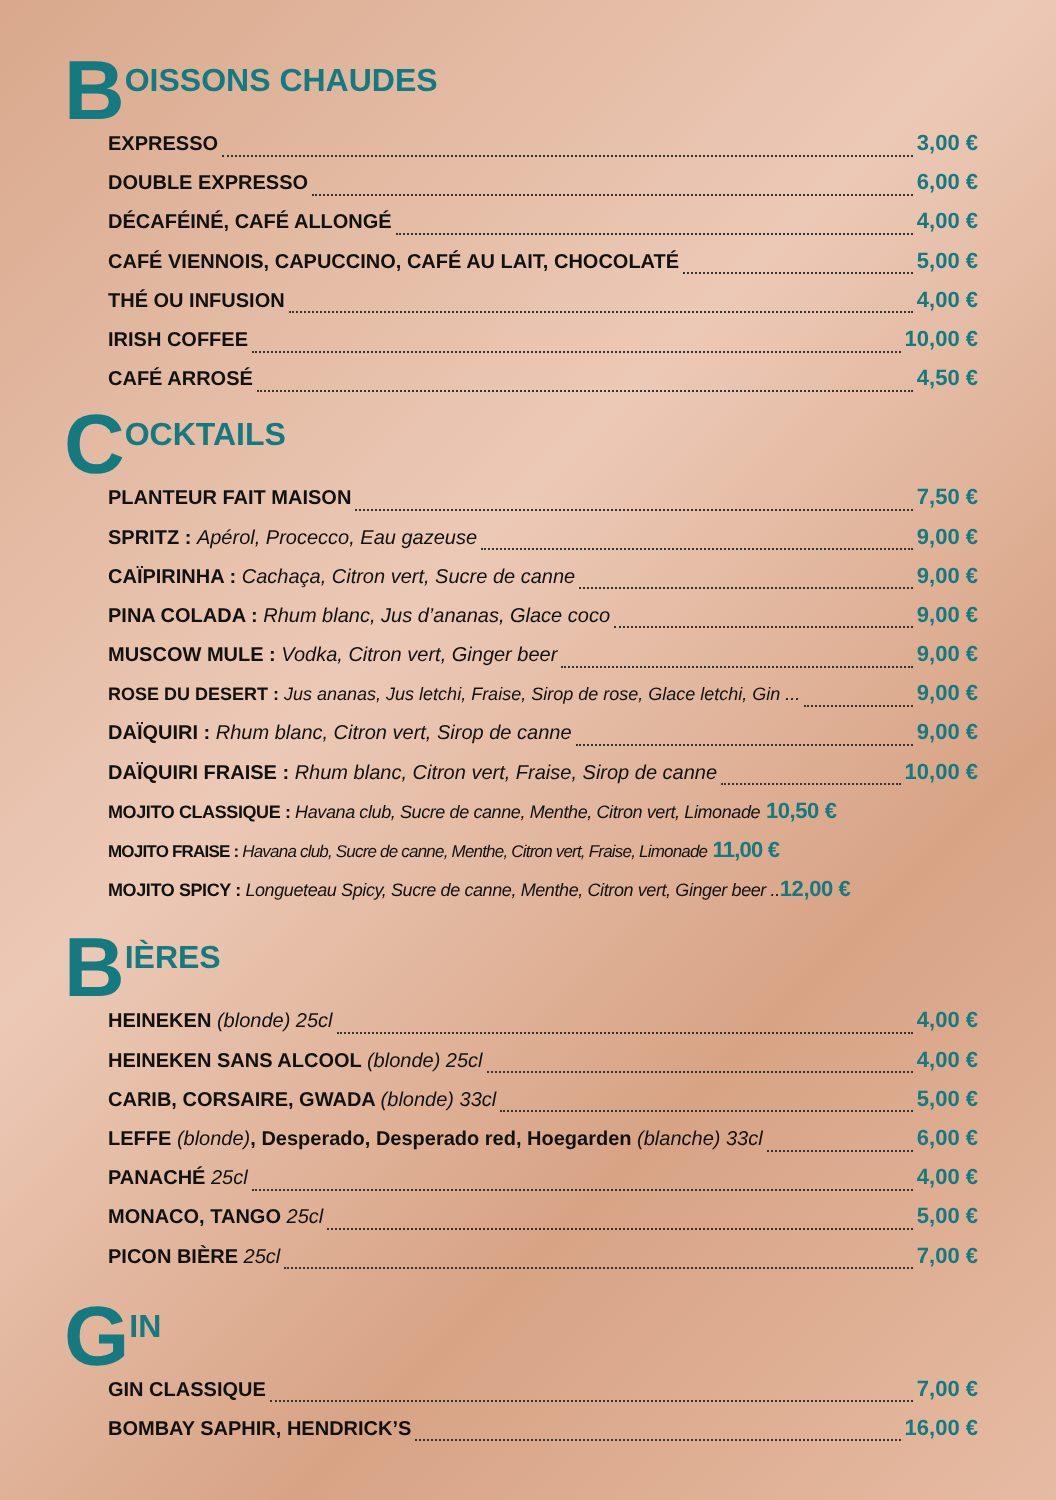B OISSONS CHAUDES
EXPRESSO 3,00 €
DOUBLE EXPRESSO 6,00 €
DÉCAFÉINÉ, CAFÉ ALLONGÉ 4,00 €
CAFÉ VIENNOIS, CAPUCCINO, CAFÉ AU LAIT, CHOCOLATÉ 5,00 €
THÉ OU INFUSION 4,00 €
IRISH COFFEE 10,00 €
CAFÉ ARROSÉ 4,50 €
C OCKTAILS
PLANTEUR FAIT MAISON 7,50 €
SPRITZ : Apérol, Procecco, Eau gazeuse 9,00 €
CAÏPIRINHA : Cachaça, Citron vert, Sucre de canne 9,00 €
PINA COLADA : Rhum blanc, Jus d’ananas, Glace coco 9,00 €
MUSCOW MULE : Vodka, Citron vert, Ginger beer 9,00 €
ROSE DU DESERT : Jus ananas, Jus letchi, Fraise, Sirop de rose, Glace letchi, Gin ... 9,00 €
DAÏQUIRI : Rhum blanc, Citron vert, Sirop de canne 9,00 €
DAÏQUIRI FRAISE : Rhum blanc, Citron vert, Fraise, Sirop de canne 10,00 €
MOJITO CLASSIQUE : Havana club, Sucre de canne, Menthe, Citron vert, Limonade 10,50 €
MOJITO FRAISE : Havana club, Sucre de canne, Menthe, Citron vert, Fraise, Limonade 11,00 €
MOJITO SPICY : Longueteau Spicy, Sucre de canne, Menthe, Citron vert, Ginger beer .. 12,00 €
B IÈRES
HEINEKEN (blonde) 25cl 4,00 €
HEINEKEN SANS ALCOOL (blonde) 25cl 4,00 €
CARIB, CORSAIRE, GWADA (blonde) 33cl 5,00 €
LEFFE (blonde), Desperado, Desperado red, Hoegarden (blanche) 33cl 6,00 €
PANACHÉ 25cl 4,00 €
MONACO, TANGO 25cl 5,00 €
PICON BIÈRE 25cl 7,00 €
G IN
GIN CLASSIQUE 7,00 €
BOMBAY SAPHIR, HENDRICK’S 16,00 €